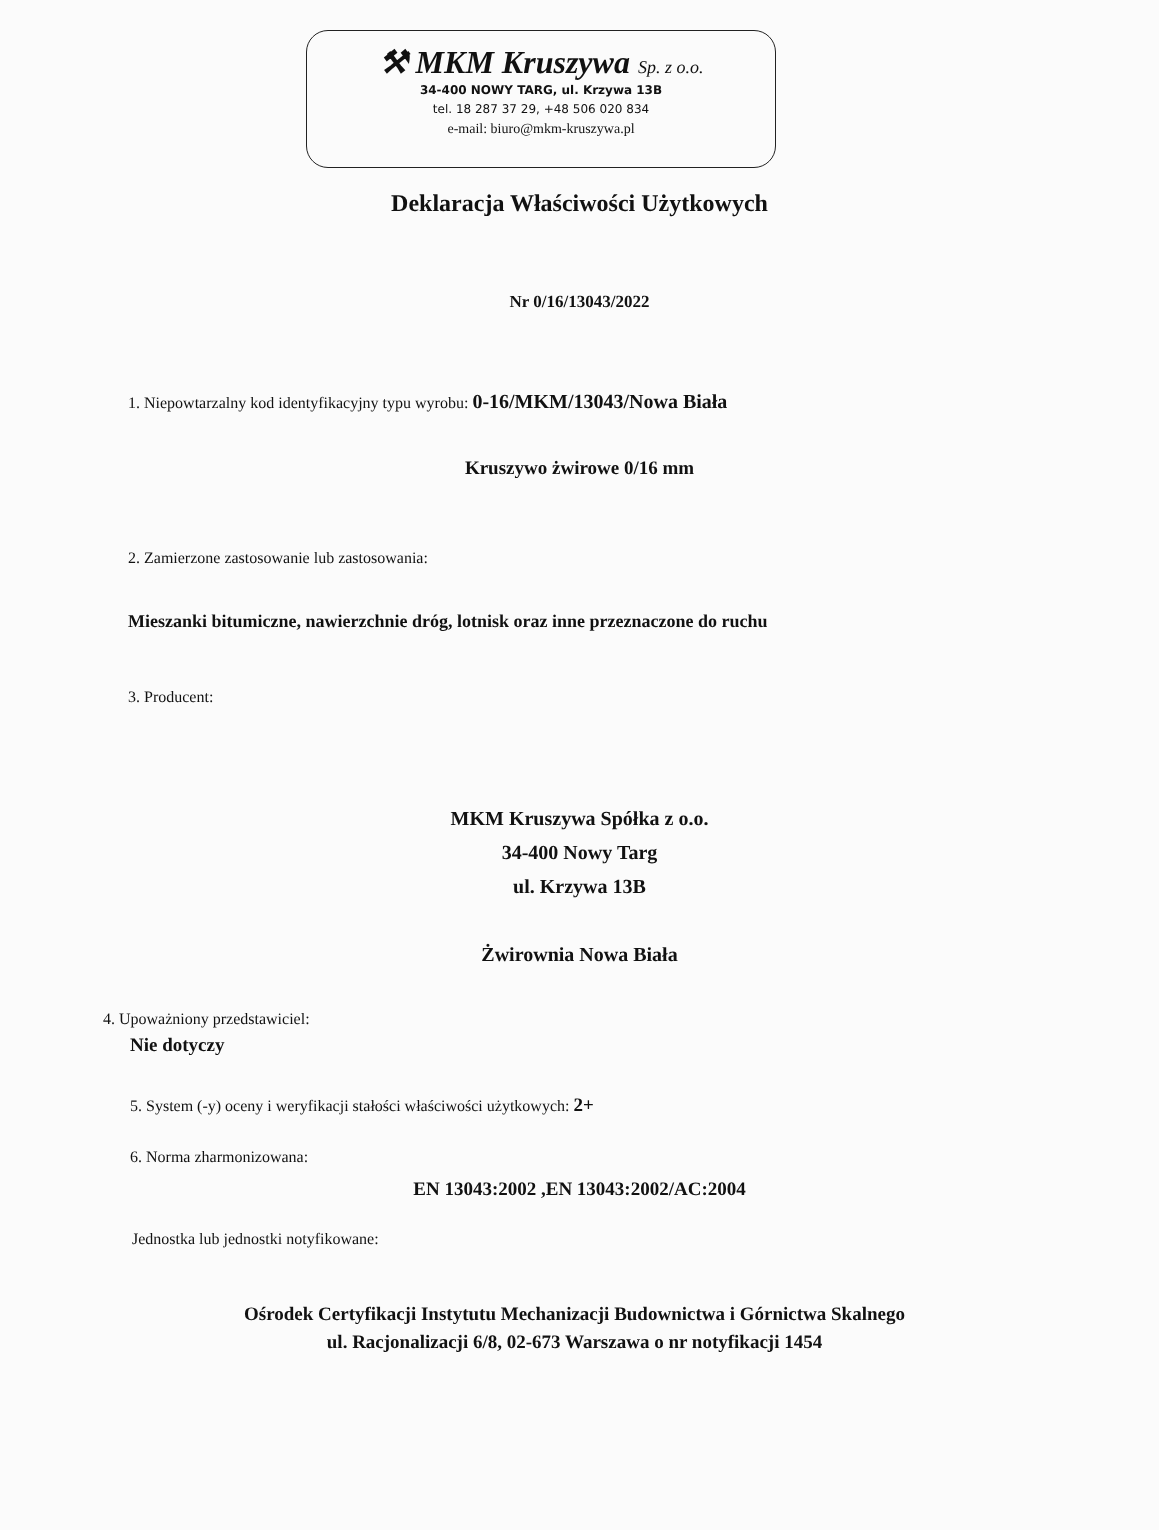⚒ MKM Kruszywa Sp. z o.o.
34-400 NOWY TARG, ul. Krzywa 13B
tel. 18 287 37 29, +48 506 020 834
e-mail: biuro@mkm-kruszywa.pl
Deklaracja Właściwości Użytkowych
Nr 0/16/13043/2022
1. Niepowtarzalny kod identyfikacyjny typu wyrobu: 0-16/MKM/13043/Nowa Biała
Kruszywo żwirowe 0/16 mm
2. Zamierzone zastosowanie lub zastosowania:
Mieszanki bitumiczne, nawierzchnie dróg, lotnisk oraz inne przeznaczone do ruchu
3. Producent:
MKM Kruszywa Spółka z o.o.
34-400 Nowy Targ
ul. Krzywa 13B
Żwirownia Nowa Biała
4. Upoważniony przedstawiciel:
Nie dotyczy
5. System (-y) oceny i weryfikacji stałości właściwości użytkowych: 2+
6. Norma zharmonizowana:
EN 13043:2002 ,EN 13043:2002/AC:2004
Jednostka lub jednostki notyfikowane:
Ośrodek Certyfikacji Instytutu Mechanizacji Budownictwa i Górnictwa Skalnego
ul. Racjonalizacji 6/8, 02-673 Warszawa o nr notyfikacji 1454